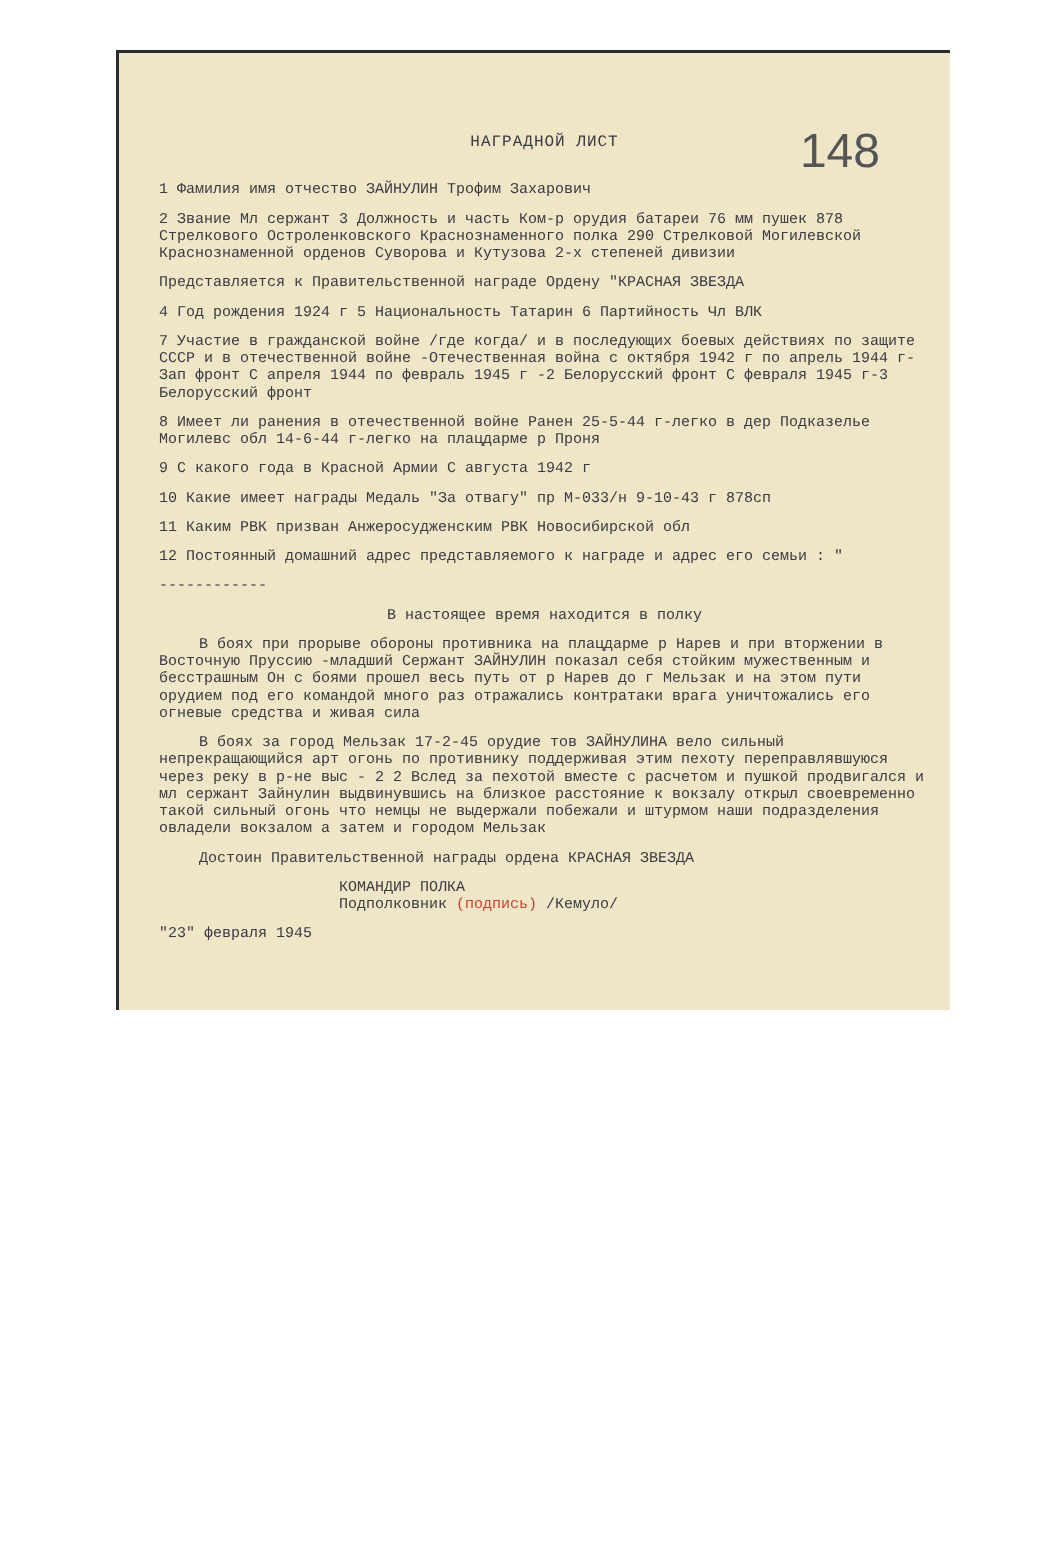148
НАГРАДНОЙ ЛИСТ
1 Фамилия имя отчество ЗАЙНУЛИН Трофим Захарович
2 Звание Мл сержант 3 Должность и часть Ком-р орудия батареи 76 мм пушек 878 Стрелкового Остроленковского Краснознаменного полка 290 Стрелковой Могилевской Краснознаменной орденов Суворова и Кутузова 2-х степеней дивизии
Представляется к Правительственной награде Ордену "КРАСНАЯ ЗВЕЗДА
4 Год рождения 1924 г 5 Национальность Татарин 6 Партийность Чл ВЛК
7 Участие в гражданской войне /где когда/ и в последующих боевых действиях по защите СССР и в отечественной войне -Отечественная война с октября 1942 г по апрель 1944 г-Зап фронт С апреля 1944 по февраль 1945 г -2 Белорусский фронт С февраля 1945 г-3 Белорусский фронт
8 Имеет ли ранения в отечественной войне Ранен 25-5-44 г-легко в дер Подказелье Могилевс обл 14-6-44 г-легко на плацдарме р Проня
9 С какого года в Красной Армии С августа 1942 г
10 Какие имеет награды Медаль "За отвагу" пр М-033/н 9-10-43 г 878сп
11 Каким РВК призван Анжеросудженским РВК Новосибирской обл
12 Постоянный домашний адрес представляемого к награде и адрес его семьи : "
------------
В настоящее время находится в полку
В боях при прорыве обороны противника на плацдарме р Нарев и при вторжении в Восточную Пруссию -младший Сержант ЗАЙНУЛИН показал себя стойким мужественным и бесстрашным Он с боями прошел весь путь от р Нарев до г Мельзак и на этом пути орудием под его командой много раз отражались контратаки врага уничтожались его огневые средства и живая сила
В боях за город Мельзак 17-2-45 орудие тов ЗАЙНУЛИНА вело сильный непрекращающийся арт огонь по противнику поддерживая этим пехоту переправлявшуюся через реку в р-не выс - 2 2 Вслед за пехотой вместе с расчетом и пушкой продвигался и мл сержант Зайнулин выдвинувшись на близкое расстояние к вокзалу открыл своевременно такой сильный огонь что немцы не выдержали побежали и штурмом наши подразделения овладели вокзалом а затем и городом Мельзак
Достоин Правительственной награды ордена КРАСНАЯ ЗВЕЗДА
КОМАНДИР ПОЛКА
Подполковник (подпись) /Кемуло/
"23" февраля 1945